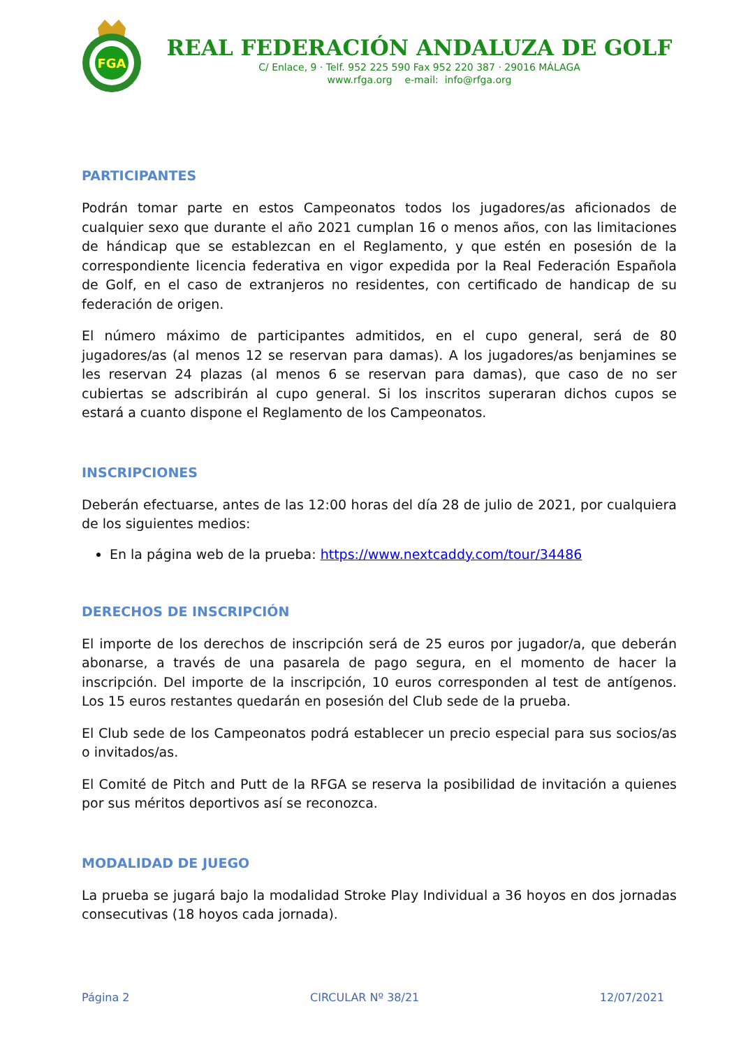FGA
REAL FEDERACIÓN ANDALUZA DE GOLF
C/ Enlace, 9 · Telf. 952 225 590 Fax 952 220 387 · 29016 MÁLAGA
www.rfga.org e-mail: info@rfga.org
PARTICIPANTES
Podrán tomar parte en estos Campeonatos todos los jugadores/as aficionados de cualquier sexo que durante el año 2021 cumplan 16 o menos años, con las limitaciones de hándicap que se establezcan en el Reglamento, y que estén en posesión de la correspondiente licencia federativa en vigor expedida por la Real Federación Española de Golf, en el caso de extranjeros no residentes, con certificado de handicap de su federación de origen.
El número máximo de participantes admitidos, en el cupo general, será de 80 jugadores/as (al menos 12 se reservan para damas). A los jugadores/as benjamines se les reservan 24 plazas (al menos 6 se reservan para damas), que caso de no ser cubiertas se adscribirán al cupo general. Si los inscritos superaran dichos cupos se estará a cuanto dispone el Reglamento de los Campeonatos.
INSCRIPCIONES
Deberán efectuarse, antes de las 12:00 horas del día 28 de julio de 2021, por cualquiera de los siguientes medios:
En la página web de la prueba: https://www.nextcaddy.com/tour/34486
DERECHOS DE INSCRIPCIÓN
El importe de los derechos de inscripción será de 25 euros por jugador/a, que deberán abonarse, a través de una pasarela de pago segura, en el momento de hacer la inscripción. Del importe de la inscripción, 10 euros corresponden al test de antígenos. Los 15 euros restantes quedarán en posesión del Club sede de la prueba.
El Club sede de los Campeonatos podrá establecer un precio especial para sus socios/as o invitados/as.
El Comité de Pitch and Putt de la RFGA se reserva la posibilidad de invitación a quienes por sus méritos deportivos así se reconozca.
MODALIDAD DE JUEGO
La prueba se jugará bajo la modalidad Stroke Play Individual a 36 hoyos en dos jornadas consecutivas (18 hoyos cada jornada).
Página 2 CIRCULAR Nº 38/21 12/07/2021